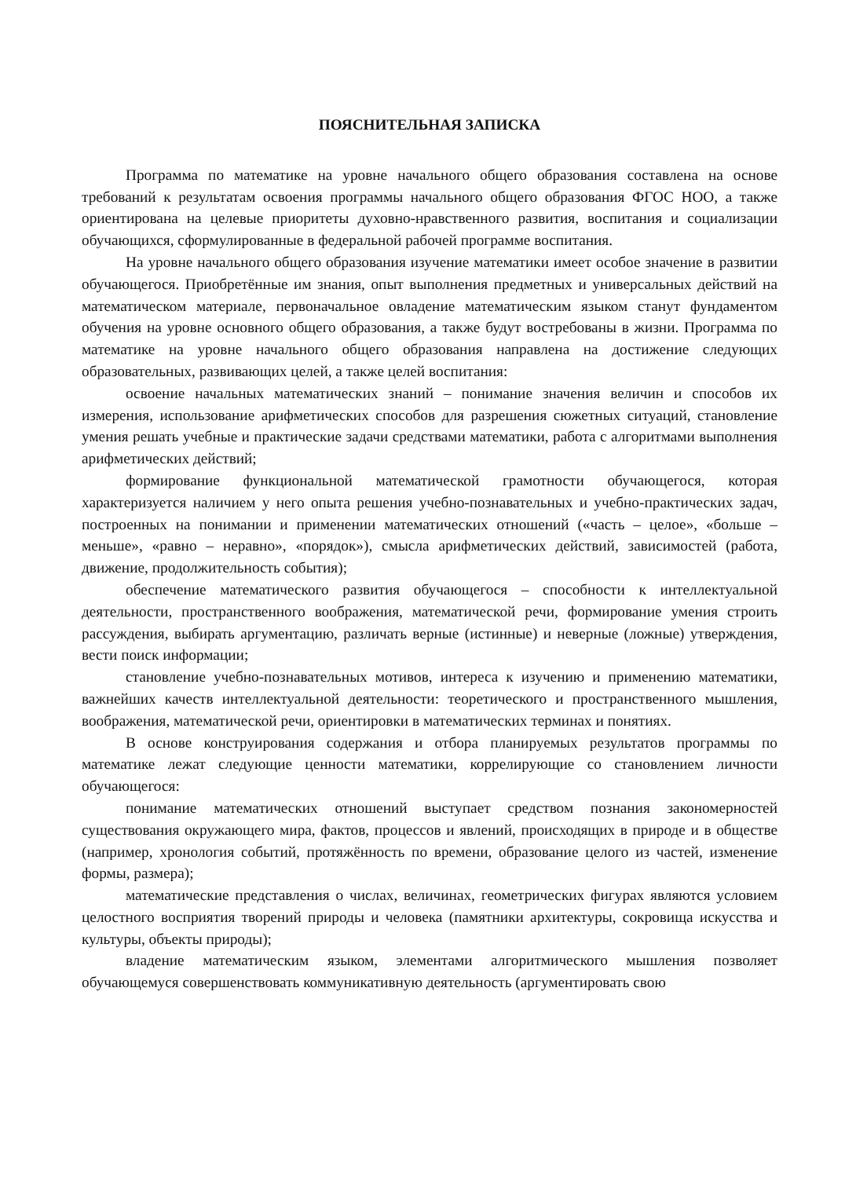ПОЯСНИТЕЛЬНАЯ ЗАПИСКА
Программа по математике на уровне начального общего образования составлена на основе требований к результатам освоения программы начального общего образования ФГОС НОО, а также ориентирована на целевые приоритеты духовно-нравственного развития, воспитания и социализации обучающихся, сформулированные в федеральной рабочей программе воспитания.
На уровне начального общего образования изучение математики имеет особое значение в развитии обучающегося. Приобретённые им знания, опыт выполнения предметных и универсальных действий на математическом материале, первоначальное овладение математическим языком станут фундаментом обучения на уровне основного общего образования, а также будут востребованы в жизни. Программа по математике на уровне начального общего образования направлена на достижение следующих образовательных, развивающих целей, а также целей воспитания:
освоение начальных математических знаний – понимание значения величин и способов их измерения, использование арифметических способов для разрешения сюжетных ситуаций, становление умения решать учебные и практические задачи средствами математики, работа с алгоритмами выполнения арифметических действий;
формирование функциональной математической грамотности обучающегося, которая характеризуется наличием у него опыта решения учебно-познавательных и учебно-практических задач, построенных на понимании и применении математических отношений («часть – целое», «больше – меньше», «равно – неравно», «порядок»), смысла арифметических действий, зависимостей (работа, движение, продолжительность события);
обеспечение математического развития обучающегося – способности к интеллектуальной деятельности, пространственного воображения, математической речи, формирование умения строить рассуждения, выбирать аргументацию, различать верные (истинные) и неверные (ложные) утверждения, вести поиск информации;
становление учебно-познавательных мотивов, интереса к изучению и применению математики, важнейших качеств интеллектуальной деятельности: теоретического и пространственного мышления, воображения, математической речи, ориентировки в математических терминах и понятиях.
В основе конструирования содержания и отбора планируемых результатов программы по математике лежат следующие ценности математики, коррелирующие со становлением личности обучающегося:
понимание математических отношений выступает средством познания закономерностей существования окружающего мира, фактов, процессов и явлений, происходящих в природе и в обществе (например, хронология событий, протяжённость по времени, образование целого из частей, изменение формы, размера);
математические представления о числах, величинах, геометрических фигурах являются условием целостного восприятия творений природы и человека (памятники архитектуры, сокровища искусства и культуры, объекты природы);
владение математическим языком, элементами алгоритмического мышления позволяет обучающемуся совершенствовать коммуникативную деятельность (аргументировать свою